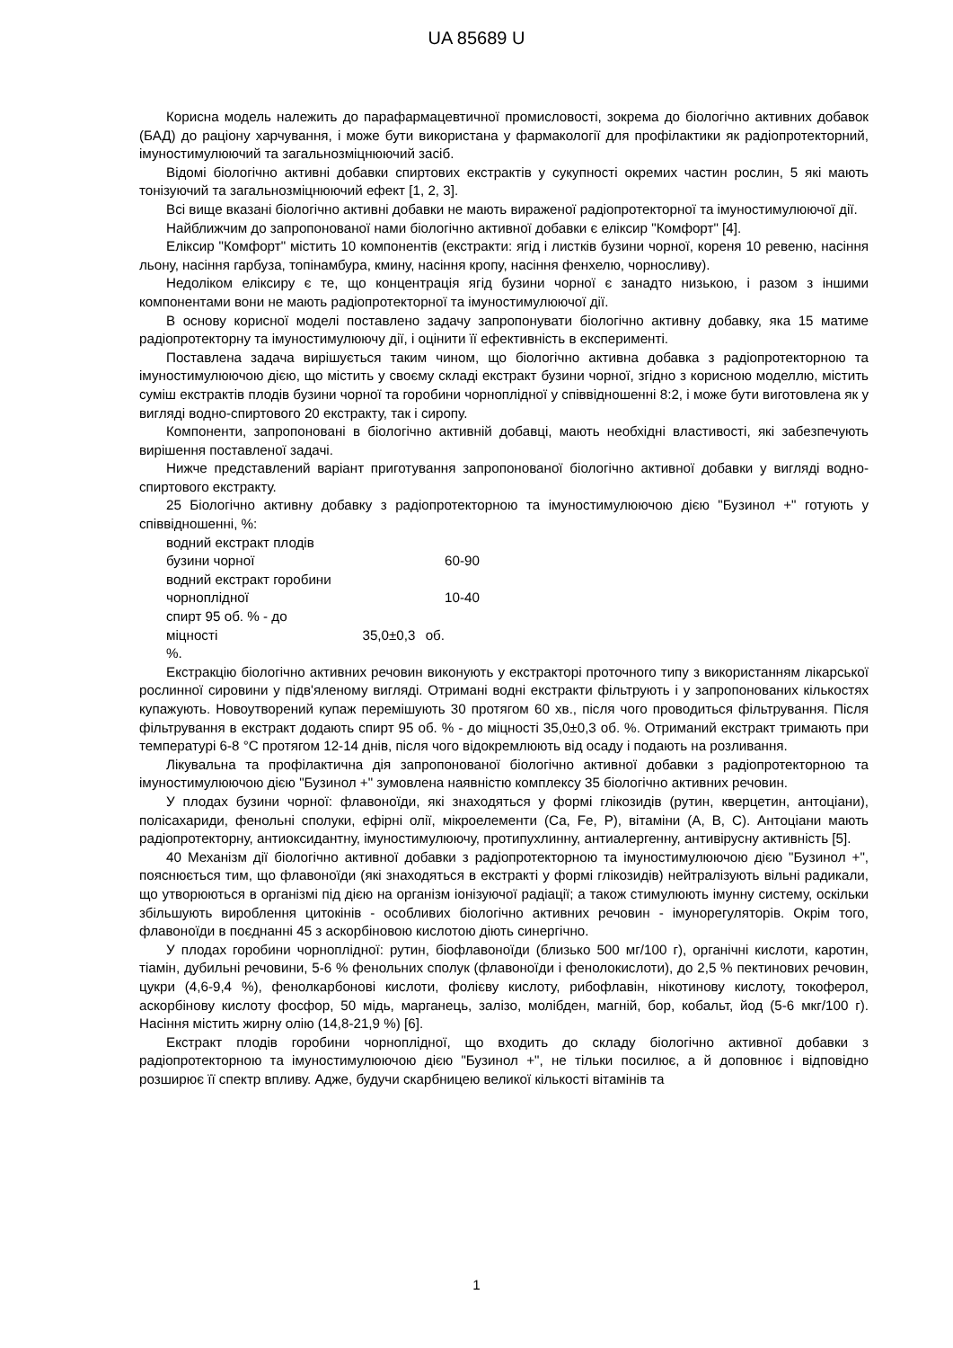UA 85689 U
Корисна модель належить до парафармацевтичної промисловості, зокрема до біологічно активних добавок (БАД) до раціону харчування, і може бути використана у фармакології для профілактики як радіопротекторний, імуностимулюючий та загальнозміцнюючий засіб.
Відомі біологічно активні добавки спиртових екстрактів у сукупності окремих частин рослин, 5 які мають тонізуючий та загальнозміцнюючий ефект [1, 2, 3].
Всі вище вказані біологічно активні добавки не мають вираженої радіопротекторної та імуностимулюючої дії.
Найближчим до запропонованої нами біологічно активної добавки є еліксир "Комфорт" [4].
Еліксир "Комфорт" містить 10 компонентів (екстракти: ягід і листків бузини чорної, кореня 10 ревеню, насіння льону, насіння гарбуза, топінамбура, кмину, насіння кропу, насіння фенхелю, чорносливу).
Недоліком еліксиру є те, що концентрація ягід бузини чорної є занадто низькою, і разом з іншими компонентами вони не мають радіопротекторної та імуностимулюючої дії.
В основу корисної моделі поставлено задачу запропонувати біологічно активну добавку, яка 15 матиме радіопротекторну та імуностимулюючу дії, і оцінити її ефективність в експерименті.
Поставлена задача вирішується таким чином, що біологічно активна добавка з радіопротекторною та імуностимулюючою дією, що містить у своєму складі екстракт бузини чорної, згідно з корисною моделлю, містить суміш екстрактів плодів бузини чорної та горобини чорноплідної у співвідношенні 8:2, і може бути виготовлена як у вигляді водно-спиртового 20 екстракту, так і сиропу.
Компоненти, запропоновані в біологічно активній добавці, мають необхідні властивості, які забезпечують вирішення поставленої задачі.
Нижче представлений варіант приготування запропонованої біологічно активної добавки у вигляді водно-спиртового екстракту.
25 Біологічно активну добавку з радіопротекторною та імуностимулюючою дією "Бузинол +" готують у співвідношенні, %:
водний екстракт плодів
бузини чорної
60-90
водний екстракт горобини
чорноплідної
10-40
спирт 95 об. % - до
міцності 35,0±0,3 об. %.
Екстракцію біологічно активних речовин виконують у екстракторі проточного типу з використанням лікарської рослинної сировини у підв'яленому вигляді. Отримані водні екстракти фільтрують і у запропонованих кількостях купажують. Новоутворений купаж перемішують 30 протягом 60 хв., після чого проводиться фільтрування. Після фільтрування в екстракт додають спирт 95 об. % - до міцності 35,0±0,3 об. %. Отриманий екстракт тримають при температурі 6-8 °С протягом 12-14 днів, після чого відокремлюють від осаду і подають на розливання.
Лікувальна та профілактична дія запропонованої біологічно активної добавки з радіопротекторною та імуностимулюючою дією "Бузинол +" зумовлена наявністю комплексу 35 біологічно активних речовин.
У плодах бузини чорної: флавоноїди, які знаходяться у формі глікозидів (рутин, кверцетин, антоціани), полісахариди, фенольні сполуки, ефірні олії, мікроелементи (Са, Fe, P), вітаміни (А, В, С). Антоціани мають радіопротекторну, антиоксидантну, імуностимулюючу, протипухлинну, антиалергенну, антивірусну активність [5].
40 Механізм дії біологічно активної добавки з радіопротекторною та імуностимулюючою дією "Бузинол +", пояснюється тим, що флавоноїди (які знаходяться в екстракті у формі глікозидів) нейтралізують вільні радикали, що утворюються в організмі під дією на організм іонізуючої радіації; а також стимулюють імунну систему, оскільки збільшують вироблення цитокінів - особливих біологічно активних речовин - імунорегуляторів. Окрім того, флавоноїди в поєднанні 45 з аскорбіновою кислотою діють синергічно.
У плодах горобини чорноплідної: рутин, біофлавоноїди (близько 500 мг/100 г), органічні кислоти, каротин, тіамін, дубильні речовини, 5-6 % фенольних сполук (флавоноїди і фенолокислоти), до 2,5 % пектинових речовин, цукри (4,6-9,4 %), фенолкарбонові кислоти, фолієву кислоту, рибофлавін, нікотинову кислоту, токоферол, аскорбінову кислоту фосфор, 50 мідь, марганець, залізо, молібден, магній, бор, кобальт, йод (5-6 мкг/100 г). Насіння містить жирну олію (14,8-21,9 %) [6].
Екстракт плодів горобини чорноплідної, що входить до складу біологічно активної добавки з радіопротекторною та імуностимулюючою дією "Бузинол +", не тільки посилює, а й доповнює і відповідно розширює її спектр впливу. Адже, будучи скарбницею великої кількості вітамінів та
1